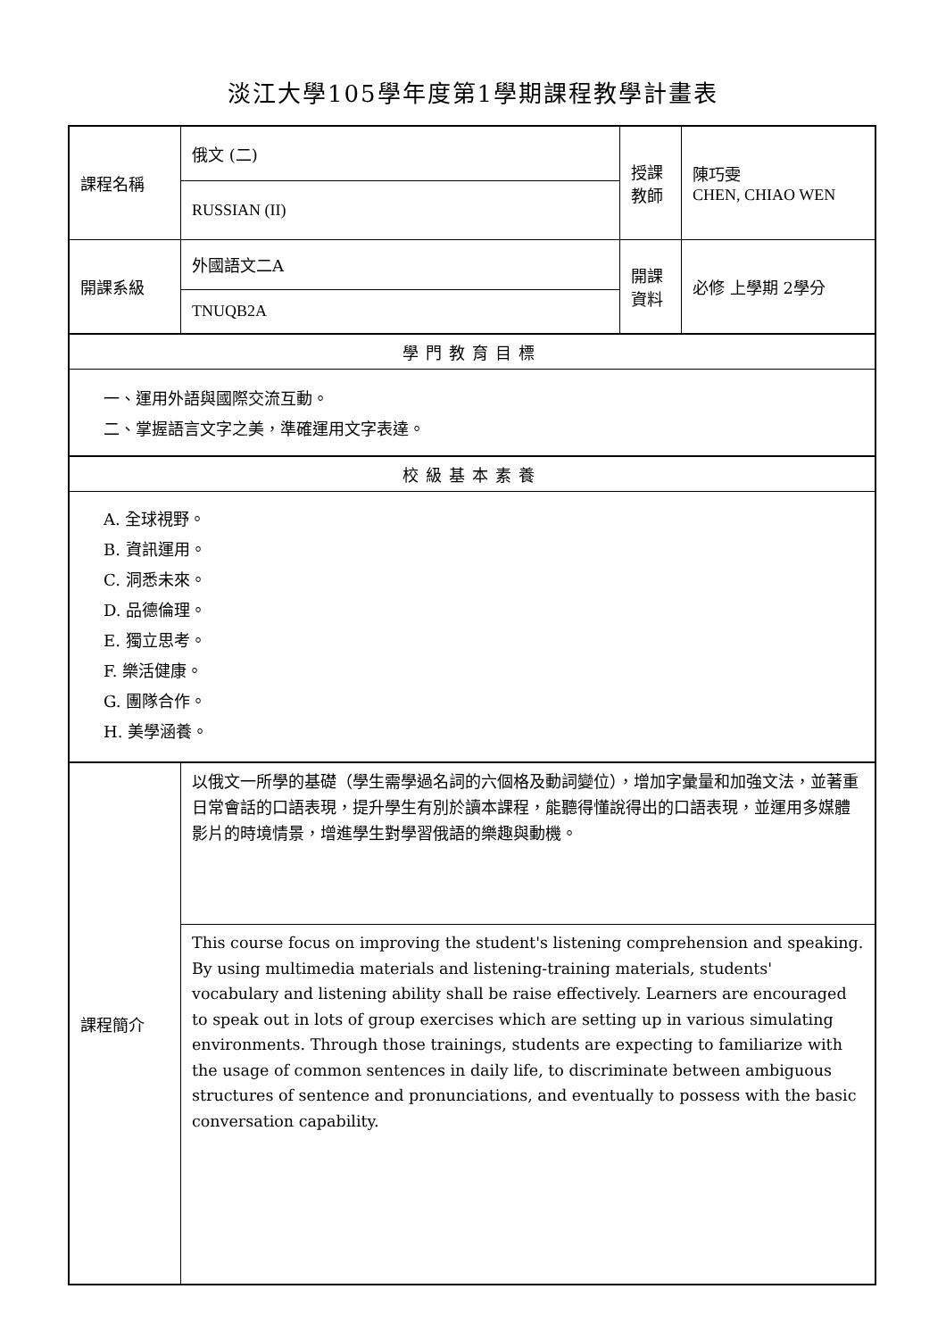淡江大學105學年度第1學期課程教學計畫表
| 課程名稱 | 俄文 (二) | 授課 教師 | 陳巧雯 CHEN, CHIAO WEN |
| | RUSSIAN (II) | | |
| 開課系級 | 外國語文二A | 開課 資料 | 必修 上學期 2學分 |
| | TNUQB2A | | |
| 學門教育目標 | | | |
| 一、運用外語與國際交流互動。 二、掌握語言文字之美，準確運用文字表達。 | | | |
| 校級基本素養 | | | |
| A. 全球視野。 B. 資訊運用。 C. 洞悉未來。 D. 品德倫理。 E. 獨立思考。 F. 樂活健康。 G. 團隊合作。 H. 美學涵養。 | | | |
| 課程簡介 | 以俄文一所學的基礎（學生需學過名詞的六個格及動詞變位），增加字彙量和加強文法，並著重日常會話的口語表現，提升學生有別於讀本課程，能聽得懂說得出的口語表現，並運用多媒體影片的時境情景，增進學生對學習俄語的樂趣與動機。 | | |
| | This course focus on improving the student's listening comprehension and speaking. By using multimedia materials and listening-training materials, students' vocabulary and listening ability shall be raise effectively. Learners are encouraged to speak out in lots of group exercises which are setting up in various simulating environments. Through those trainings, students are expecting to familiarize with the usage of common sentences in daily life, to discriminate between ambiguous structures of sentence and pronunciations, and eventually to possess with the basic conversation capability. | | |